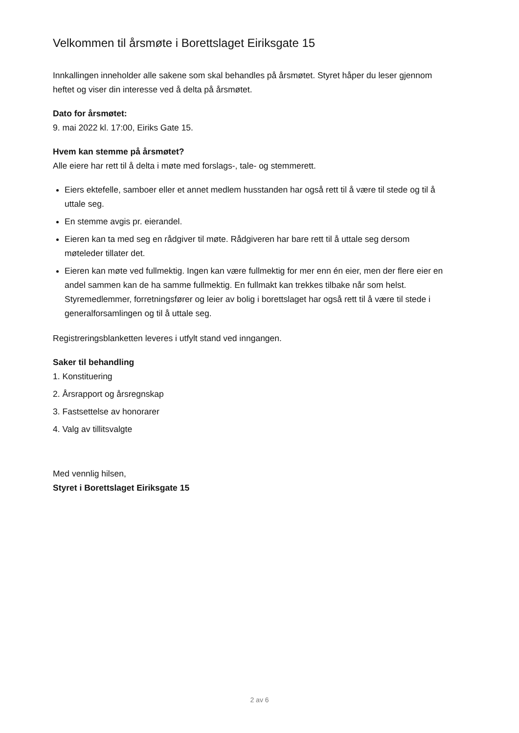Velkommen til årsmøte i Borettslaget Eiriksgate 15
Innkallingen inneholder alle sakene som skal behandles på årsmøtet. Styret håper du leser gjennom heftet og viser din interesse ved å delta på årsmøtet.
Dato for årsmøtet:
9. mai 2022 kl. 17:00, Eiriks Gate 15.
Hvem kan stemme på årsmøtet?
Alle eiere har rett til å delta i møte med forslags-, tale- og stemmerett.
Eiers ektefelle, samboer eller et annet medlem husstanden har også rett til å være til stede og til å uttale seg.
En stemme avgis pr. eierandel.
Eieren kan ta med seg en rådgiver til møte. Rådgiveren har bare rett til å uttale seg dersom møteleder tillater det.
Eieren kan møte ved fullmektig. Ingen kan være fullmektig for mer enn én eier, men der flere eier en andel sammen kan de ha samme fullmektig. En fullmakt kan trekkes tilbake når som helst. Styremedlemmer, forretningsfører og leier av bolig i borettslaget har også rett til å være til stede i generalforsamlingen og til å uttale seg.
Registreringsblanketten leveres i utfylt stand ved inngangen.
Saker til behandling
1. Konstituering
2. Årsrapport og årsregnskap
3. Fastsettelse av honorarer
4. Valg av tillitsvalgte
Med vennlig hilsen,
Styret i Borettslaget Eiriksgate 15
2 av 6